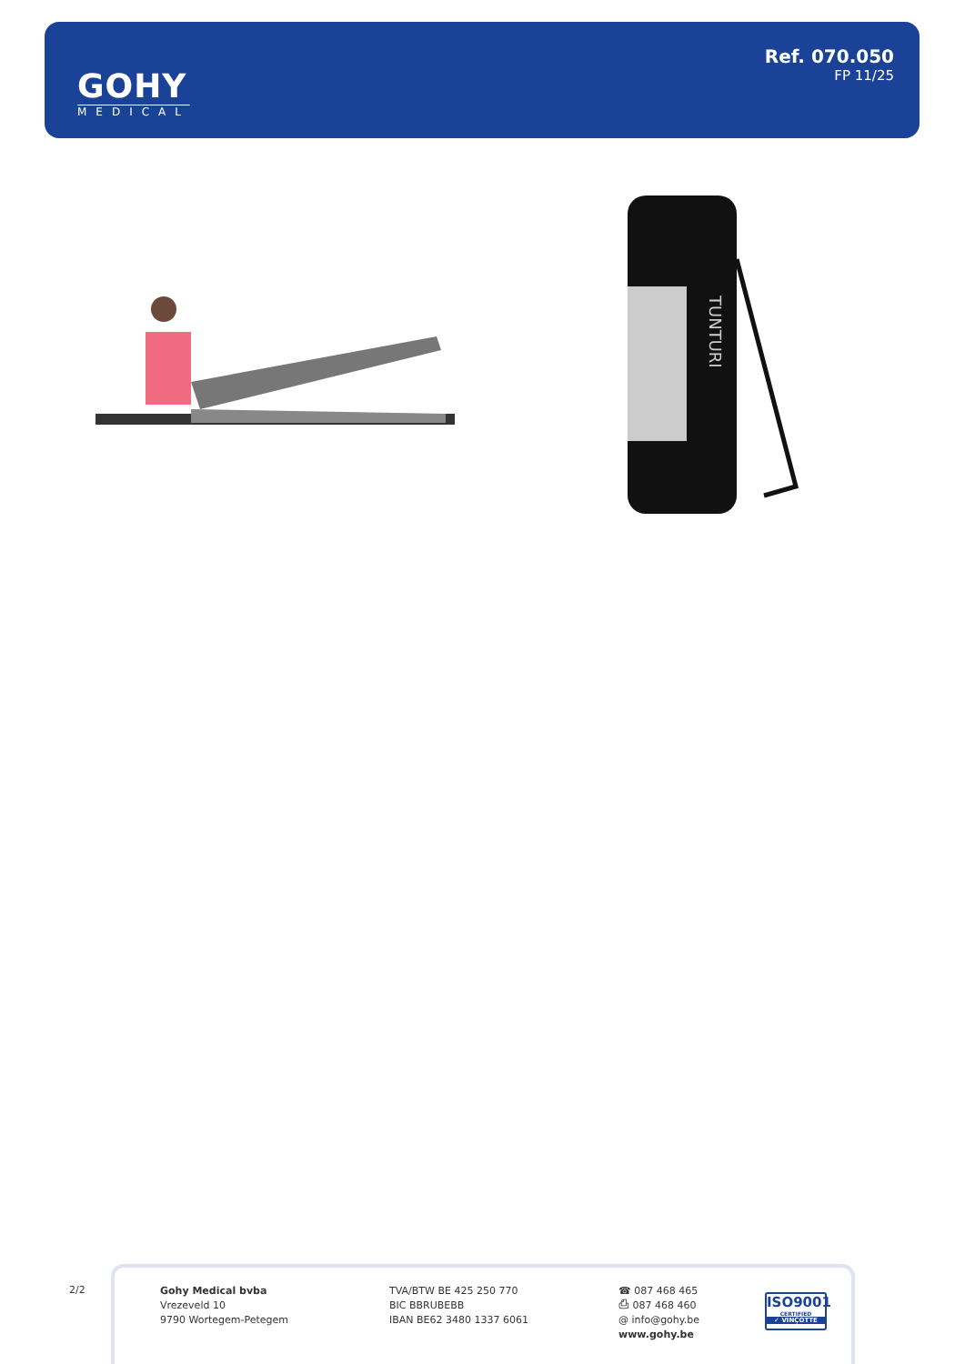GOHY
MEDICAL
Ref. 070.050
FP 11/25
TUNTURI
2/2
Gohy Medical bvba
Vrezeveld 10
9790 Wortegem-Petegem
TVA/BTW BE 425 250 770
BIC BBRUBEBB
IBAN BE62 3480 1337 6061
☎ 087 468 465
⎙ 087 468 460
@ info@gohy.be
www.gohy.be
ISO9001
CERTIFIED
✓ VINÇOTTE